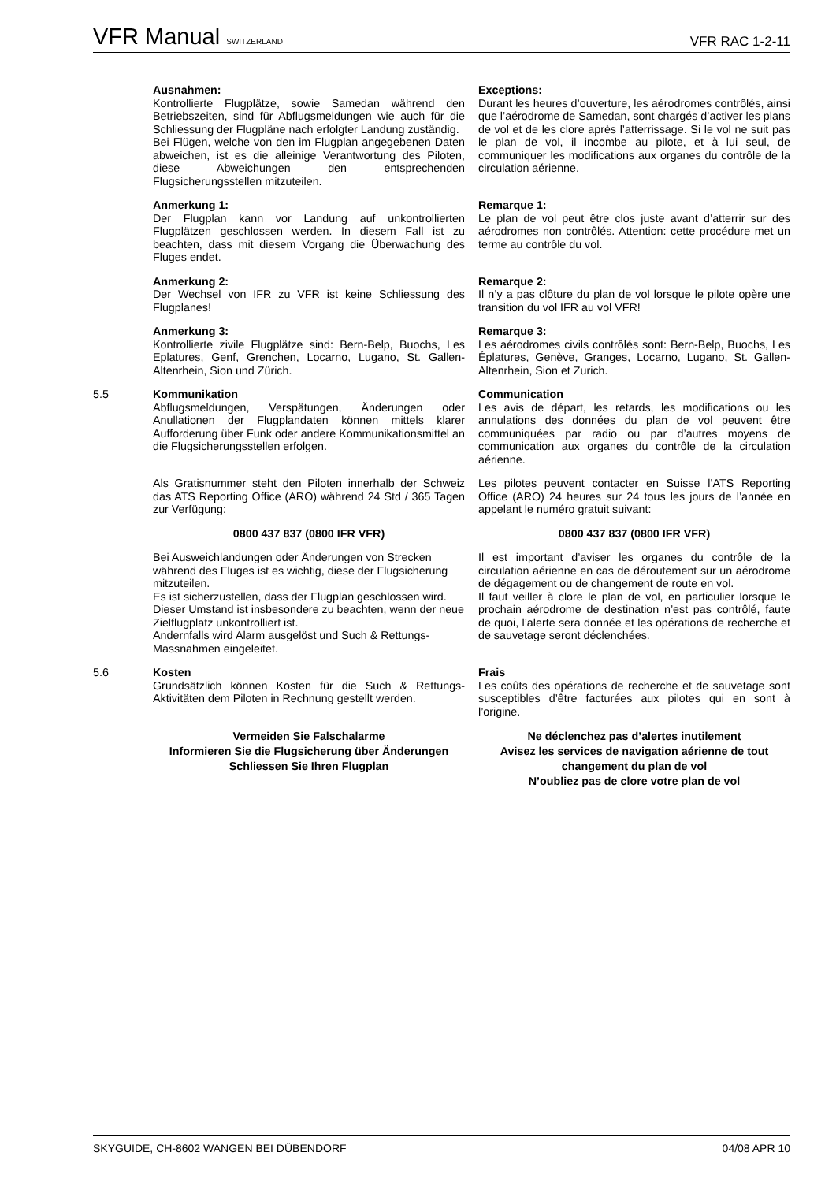VFR Manual SWITZERLAND VFR RAC 1-2-11
Ausnahmen:
Kontrollierte Flugplätze, sowie Samedan während den Betriebszeiten, sind für Abflugsmeldungen wie auch für die Schliessung der Flugpläne nach erfolgter Landung zuständig.
Bei Flügen, welche von den im Flugplan angegebenen Daten abweichen, ist es die alleinige Verantwortung des Piloten, diese Abweichungen den entsprechenden Flugsicherungsstellen mitzuteilen.
Exceptions:
Durant les heures d’ouverture, les aérodromes contrôlés, ainsi que l’aérodrome de Samedan, sont chargés d’activer les plans de vol et de les clore après l’atterrissage. Si le vol ne suit pas le plan de vol, il incombe au pilote, et à lui seul, de communiquer les modifications aux organes du contrôle de la circulation aérienne.
Anmerkung 1:
Der Flugplan kann vor Landung auf unkontrollierten Flugplätzen geschlossen werden. In diesem Fall ist zu beachten, dass mit diesem Vorgang die Überwachung des Fluges endet.
Remarque 1:
Le plan de vol peut être clos juste avant d’atterrir sur des aérodromes non contrôlés. Attention: cette procédure met un terme au contrôle du vol.
Anmerkung 2:
Der Wechsel von IFR zu VFR ist keine Schliessung des Flugplanes!
Remarque 2:
Il n’y a pas clôture du plan de vol lorsque le pilote opère une transition du vol IFR au vol VFR!
Anmerkung 3:
Kontrollierte zivile Flugplätze sind: Bern-Belp, Buochs, Les Eplatures, Genf, Grenchen, Locarno, Lugano, St. Gallen-Altenrhein, Sion und Zürich.
Remarque 3:
Les aérodromes civils contrôlés sont: Bern-Belp, Buochs, Les Éplatures, Genève, Granges, Locarno, Lugano, St. Gallen-Altenrhein, Sion et Zurich.
5.5 Kommunikation
Abflugsmeldungen, Verspätungen, Änderungen oder Anullationen der Flugplandaten können mittels klarer Aufforderung über Funk oder andere Kommunikationsmittel an die Flugsicherungsstellen erfolgen.
Communication
Les avis de départ, les retards, les modifications ou les annulations des données du plan de vol peuvent être communiquées par radio ou par d’autres moyens de communication aux organes du contrôle de la circulation aérienne.
Als Gratisnummer steht den Piloten innerhalb der Schweiz das ATS Reporting Office (ARO) während 24 Std / 365 Tagen zur Verfügung:
Les pilotes peuvent contacter en Suisse l’ATS Reporting Office (ARO) 24 heures sur 24 tous les jours de l’année en appelant le numéro gratuit suivant:
0800 437 837 (0800 IFR VFR) 0800 437 837 (0800 IFR VFR)
Bei Ausweichlandungen oder Änderungen von Strecken während des Fluges ist es wichtig, diese der Flugsicherung mitzuteilen.
Es ist sicherzustellen, dass der Flugplan geschlossen wird. Dieser Umstand ist insbesondere zu beachten, wenn der neue Zielflugplatz unkontrolliert ist.
Andernfalls wird Alarm ausgelöst und Such & Rettungs-Massnahmen eingeleitet.
Il est important d’aviser les organes du contrôle de la circulation aérienne en cas de déroutement sur un aérodrome de dégagement ou de changement de route en vol.
Il faut veiller à clore le plan de vol, en particulier lorsque le prochain aérodrome de destination n’est pas contrôlé, faute de quoi, l’alerte sera donnée et les opérations de recherche et de sauvetage seront déclenchées.
5.6 Kosten
Grundsätzlich können Kosten für die Such & Rettungs-Aktivitäten dem Piloten in Rechnung gestellt werden.
Frais
Les coûts des opérations de recherche et de sauvetage sont susceptibles d’être facturées aux pilotes qui en sont à l’origine.
Vermeiden Sie Falschalarme
Informieren Sie die Flugsicherung über Änderungen
Schliessen Sie Ihren Flugplan
Ne déclenchez pas d’alertes inutilement
Avisez les services de navigation aérienne de tout changement du plan de vol
N’oubliez pas de clore votre plan de vol
SKYGUIDE, CH-8602 WANGEN BEI DÜBENDORF 04/08 APR 10